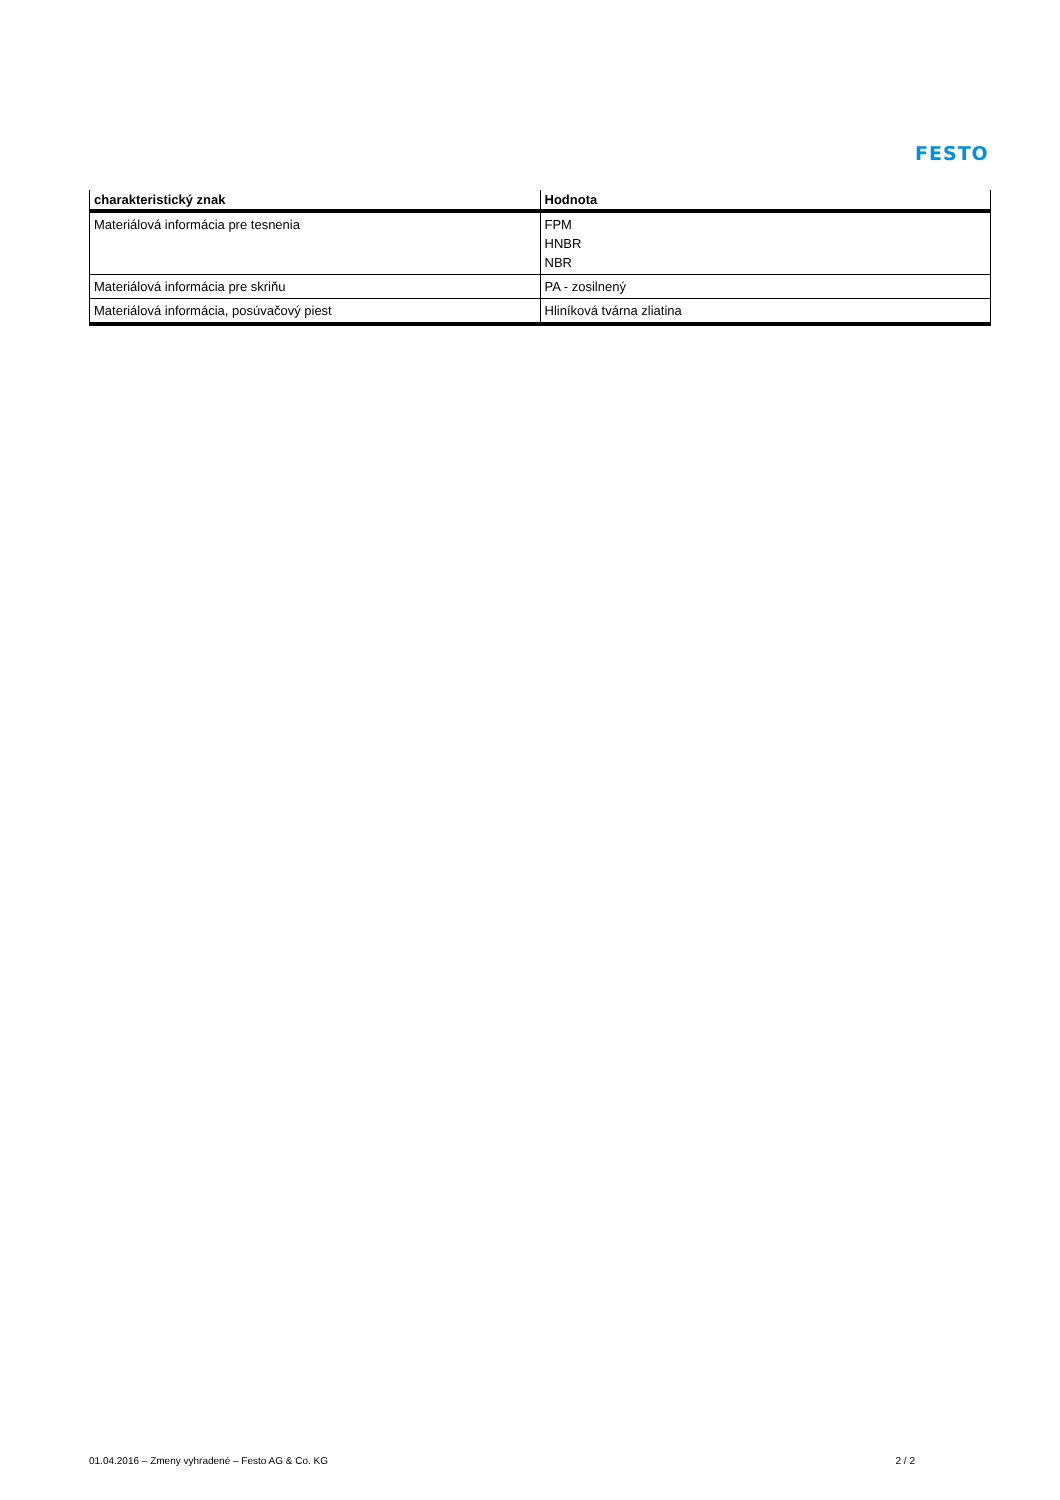FESTO
| charakteristický znak | Hodnota |
| --- | --- |
| Materiálová informácia pre tesnenia | FPM HNBR NBR |
| Materiálová informácia pre skriňu | PA - zosilnený |
| Materiálová informácia, posúvačový piest | Hliníková tvárna zliatina |
01.04.2016 – Zmeny vyhradené – Festo AG & Co. KG 2 / 2